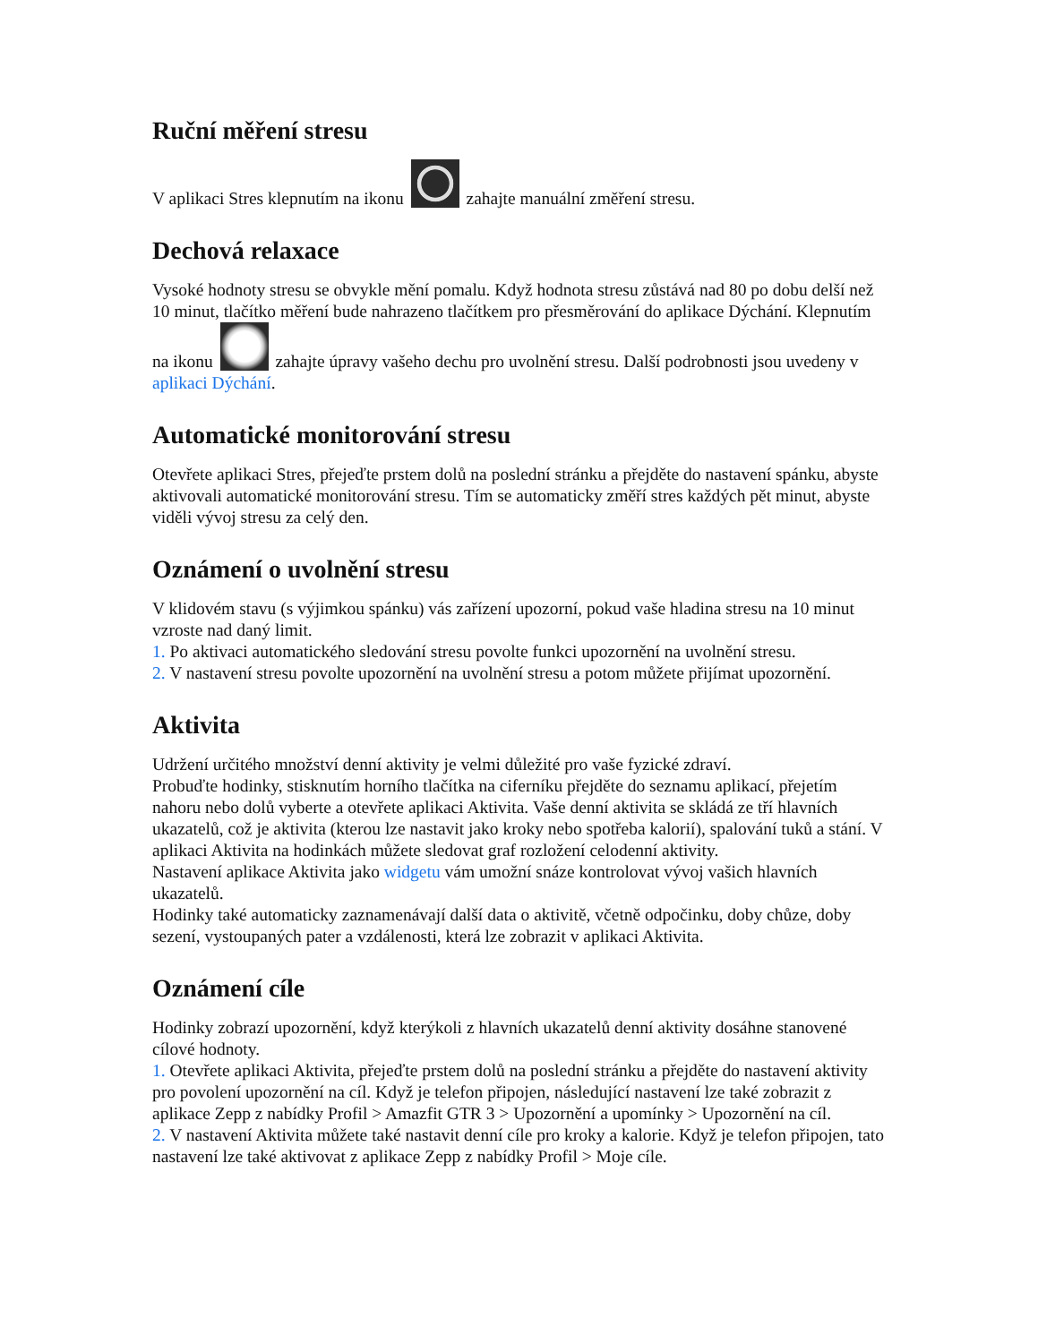Ruční měření stresu
V aplikaci Stres klepnutím na ikonu zahajte manuální změření stresu.
Dechová relaxace
Vysoké hodnoty stresu se obvykle mění pomalu. Když hodnota stresu zůstává nad 80 po dobu delší než 10 minut, tlačítko měření bude nahrazeno tlačítkem pro přesměrování do aplikace Dýchání. Klepnutím na ikonu zahajte úpravy vašeho dechu pro uvolnění stresu. Další podrobnosti jsou uvedeny v aplikaci Dýchání.
Automatické monitorování stresu
Otevřete aplikaci Stres, přejeďte prstem dolů na poslední stránku a přejděte do nastavení spánku, abyste aktivovali automatické monitorování stresu. Tím se automaticky změří stres každých pět minut, abyste viděli vývoj stresu za celý den.
Oznámení o uvolnění stresu
V klidovém stavu (s výjimkou spánku) vás zařízení upozorní, pokud vaše hladina stresu na 10 minut vzroste nad daný limit.
1. Po aktivaci automatického sledování stresu povolte funkci upozornění na uvolnění stresu.
2. V nastavení stresu povolte upozornění na uvolnění stresu a potom můžete přijímat upozornění.
Aktivita
Udržení určitého množství denní aktivity je velmi důležité pro vaše fyzické zdraví.
Probuďte hodinky, stisknutím horního tlačítka na ciferníku přejděte do seznamu aplikací, přejetím nahoru nebo dolů vyberte a otevřete aplikaci Aktivita. Vaše denní aktivita se skládá ze tří hlavních ukazatelů, což je aktivita (kterou lze nastavit jako kroky nebo spotřeba kalorií), spalování tuků a stání. V aplikaci Aktivita na hodinkách můžete sledovat graf rozložení celodenní aktivity.
Nastavení aplikace Aktivita jako widgetu vám umožní snáze kontrolovat vývoj vašich hlavních ukazatelů.
Hodinky také automaticky zaznamenávají další data o aktivitě, včetně odpočinku, doby chůze, doby sezení, vystoupaných pater a vzdálenosti, která lze zobrazit v aplikaci Aktivita.
Oznámení cíle
Hodinky zobrazí upozornění, když kterýkoli z hlavních ukazatelů denní aktivity dosáhne stanovené cílové hodnoty.
1. Otevřete aplikaci Aktivita, přejeďte prstem dolů na poslední stránku a přejděte do nastavení aktivity pro povolení upozornění na cíl. Když je telefon připojen, následující nastavení lze také zobrazit z aplikace Zepp z nabídky Profil > Amazfit GTR 3 > Upozornění a upomínky > Upozornění na cíl.
2. V nastavení Aktivita můžete také nastavit denní cíle pro kroky a kalorie. Když je telefon připojen, tato nastavení lze také aktivovat z aplikace Zepp z nabídky Profil > Moje cíle.